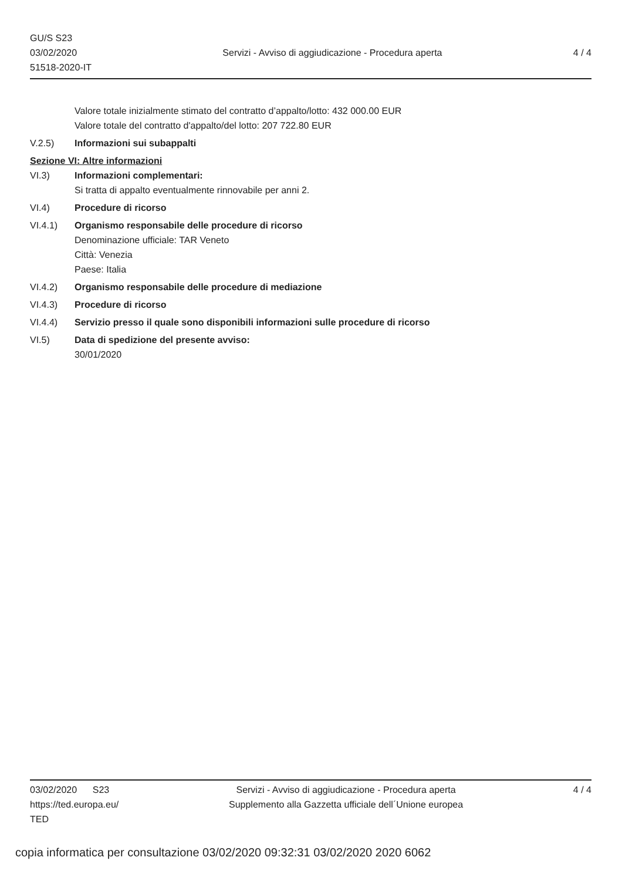GU/S S23
03/02/2020
51518-2020-IT
Servizi - Avviso di aggiudicazione - Procedura aperta
4 / 4
Valore totale inizialmente stimato del contratto d’appalto/lotto: 432 000.00 EUR
Valore totale del contratto d'appalto/del lotto: 207 722.80 EUR
V.2.5) Informazioni sui subappalti
Sezione VI: Altre informazioni
VI.3) Informazioni complementari:
Si tratta di appalto eventualmente rinnovabile per anni 2.
VI.4) Procedure di ricorso
VI.4.1) Organismo responsabile delle procedure di ricorso
Denominazione ufficiale: TAR Veneto
Città: Venezia
Paese: Italia
VI.4.2) Organismo responsabile delle procedure di mediazione
VI.4.3) Procedure di ricorso
VI.4.4) Servizio presso il quale sono disponibili informazioni sulle procedure di ricorso
VI.5) Data di spedizione del presente avviso:
30/01/2020
03/02/2020 S23
https://ted.europa.eu/
TED
Servizi - Avviso di aggiudicazione - Procedura aperta
Supplemento alla Gazzetta ufficiale dell´Unione europea
4 / 4
copia informatica per consultazione 03/02/2020 09:32:31 03/02/2020 2020 6062